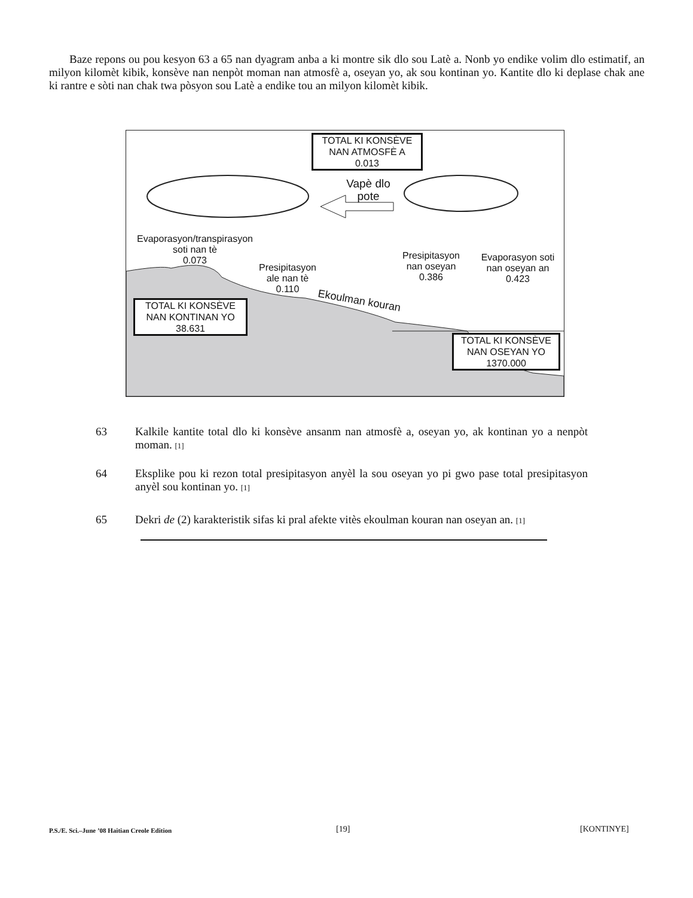Baze repons ou pou kesyon 63 a 65 nan dyagram anba a ki montre sik dlo sou Latè a. Nonb yo endike volim dlo estimatif, an milyon kilomèt kibik, konsève nan nenpòt moman nan atmosfè a, oseyan yo, ak sou kontinan yo. Kantite dlo ki deplase chak ane ki rantre e sòti nan chak twa pòsyon sou Latè a endike tou an milyon kilomèt kibik.
TOTAL KI KONSÈVE
NAN ATMOSFÈ A
0.013
Vapè dlo
pote
Evaporasyon/transpirasyon
soti nan tè
0.073
Presipitasyon
ale nan tè
0.110
Presipitasyon
nan oseyan
0.386
Evaporasyon soti
nan oseyan an
0.423
Ekoulman kouran
TOTAL KI KONSÈVE
NAN KONTINAN YO
38.631
TOTAL KI KONSÈVE
NAN OSEYAN YO
1370.000
63 Kalkile kantite total dlo ki konsève ansanm nan atmosfè a, oseyan yo, ak kontinan yo a nenpòt moman. [1]
64 Eksplike pou ki rezon total presipitasyon anyèl la sou oseyan yo pi gwo pase total presipitasyon anyèl sou kontinan yo. [1]
65 Dekri de (2) karakteristik sifas ki pral afekte vitès ekoulman kouran nan oseyan an. [1]
P.S./E. Sci.–June ’08 Haitian Creole Edition
[19] [KONTINYE]